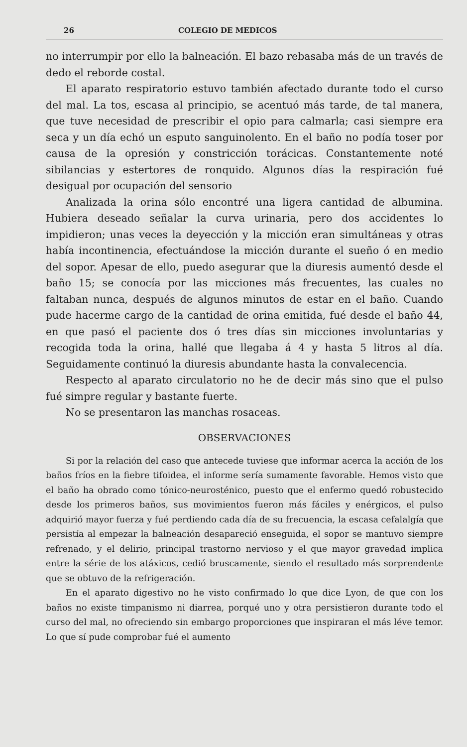26 COLEGIO DE MEDICOS
no interrumpir por ello la balneación. El bazo rebasaba más de un través de dedo el reborde costal.
El aparato respiratorio estuvo también afectado durante todo el curso del mal. La tos, escasa al principio, se acentuó más tarde, de tal manera, que tuve necesidad de prescribir el opio para calmarla; casi siempre era seca y un día echó un esputo sanguinolento. En el baño no podía toser por causa de la opresión y constricción torácicas. Constantemente noté sibilancias y estertores de ronquido. Algunos días la respiración fué desigual por ocupación del sensorio
Analizada la orina sólo encontré una ligera cantidad de albumina. Hubiera deseado señalar la curva urinaria, pero dos accidentes lo impidieron; unas veces la deyección y la micción eran simultáneas y otras había incontinencia, efectuándose la micción durante el sueño ó en medio del sopor. Apesar de ello, puedo asegurar que la diuresis aumentó desde el baño 15; se conocía por las micciones más frecuentes, las cuales no faltaban nunca, después de algunos minutos de estar en el baño. Cuando pude hacerme cargo de la cantidad de orina emitida, fué desde el baño 44, en que pasó el paciente dos ó tres días sin micciones involuntarias y recogida toda la orina, hallé que llegaba á 4 y hasta 5 litros al día. Seguidamente continuó la diuresis abundante hasta la convalecencia.
Respecto al aparato circulatorio no he de decir más sino que el pulso fué simpre regular y bastante fuerte.
No se presentaron las manchas rosaceas.
OBSERVACIONES
Si por la relación del caso que antecede tuviese que informar acerca la acción de los baños fríos en la fiebre tifoidea, el informe sería sumamente favorable. Hemos visto que el baño ha obrado como tónico-neurosténico, puesto que el enfermo quedó robustecido desde los primeros baños, sus movimientos fueron más fáciles y enérgicos, el pulso adquirió mayor fuerza y fué perdiendo cada día de su frecuencia, la escasa cefalalgía que persistía al empezar la balneación desapareció enseguida, el sopor se mantuvo siempre refrenado, y el delirio, principal trastorno nervioso y el que mayor gravedad implica entre la série de los atáxicos, cedió bruscamente, siendo el resultado más sorprendente que se obtuvo de la refrigeración.
En el aparato digestivo no he visto confirmado lo que dice Lyon, de que con los baños no existe timpanismo ni diarrea, porqué uno y otra persistieron durante todo el curso del mal, no ofreciendo sin embargo proporciones que inspiraran el más léve temor. Lo que sí pude comprobar fué el aumento